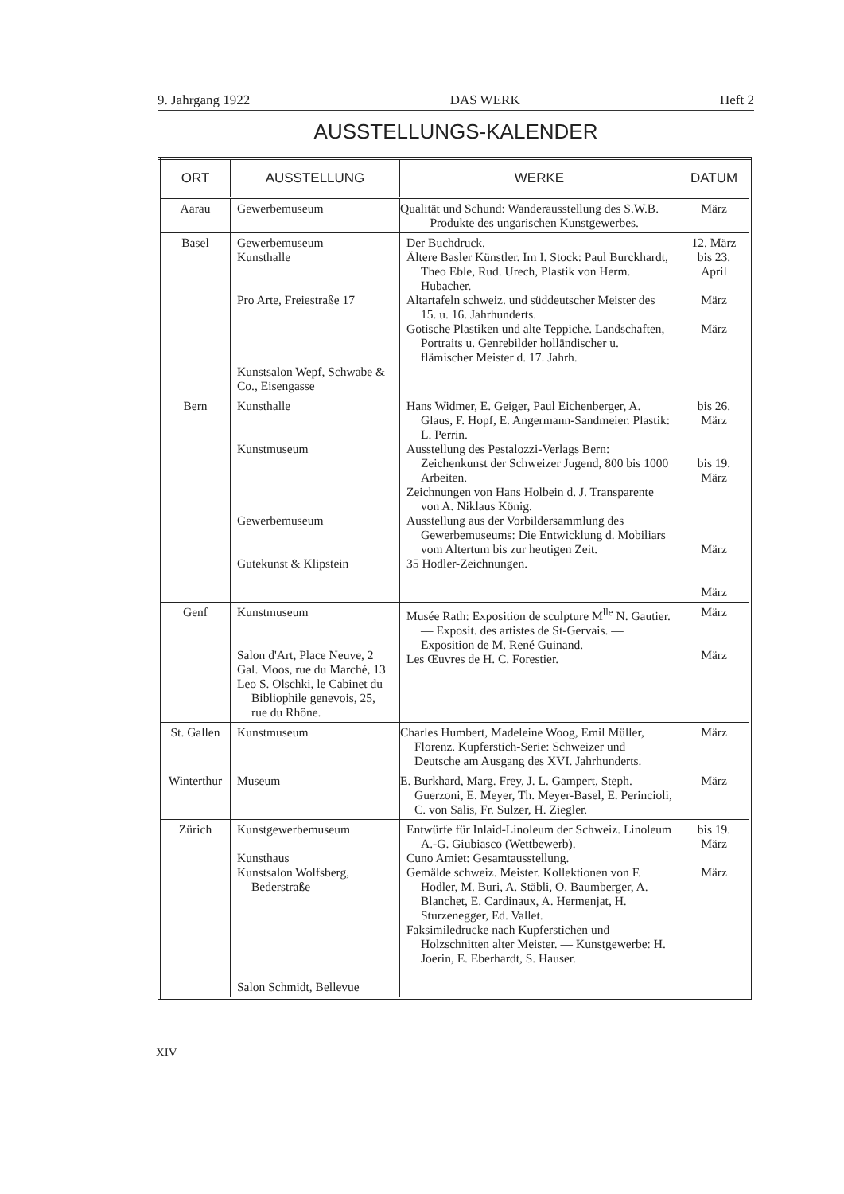9. Jahrgang 1922 DAS WERK Heft 2
AUSSTELLUNGS-KALENDER
| ORT | AUSSTELLUNG | WERKE | DATUM |
| --- | --- | --- | --- |
| Aarau | Gewerbemuseum | Qualität und Schund: Wanderausstellung des S.W.B. — Produkte des ungarischen Kunstgewerbes. | März |
| Basel | Gewerbemuseum Kunsthalle Pro Arte, Freiestraße 17 Kunstsalon Wepf, Schwabe & Co., Eisengasse | Der Buchdruck. Ältere Basler Künstler. Im I. Stock: Paul Burckhardt, Theo Eble, Rud. Urech, Plastik von Herm. Hubacher. Altartafeln schweiz. und süddeutscher Meister des 15. u. 16. Jahrhunderts. Gotische Plastiken und alte Teppiche. Landschaften, Portraits u. Genrebilder holländischer u. flämischer Meister d. 17. Jahrh. | 12. März bis 23. April März März |
| Bern | Kunsthalle Kunstmuseum Gewerbemuseum Gutekunst & Klipstein | Hans Widmer, E. Geiger, Paul Eichenberger, A. Glaus, F. Hopf, E. Angermann-Sandmeier. Plastik: L. Perrin. Ausstellung des Pestalozzi-Verlags Bern: Zeichenkunst der Schweizer Jugend, 800 bis 1000 Arbeiten. Zeichnungen von Hans Holbein d. J. Transparente von A. Niklaus König. Ausstellung aus der Vorbildersammlung des Gewerbemuseums: Die Entwicklung d. Mobiliars vom Altertum bis zur heutigen Zeit. 35 Hodler-Zeichnungen. | bis 26. März bis 19. März März März |
| Genf | Kunstmuseum Salon d'Art, Place Neuve, 2 Gal. Moos, rue du Marché, 13 Leo S. Olschki, le Cabinet du Bibliophile genevois, 25, rue du Rhône. | Musée Rath: Exposition de sculpture M<sup>lle</sup> N. Gautier. — Exposit. des artistes de St-Gervais. — Exposition de M. René Guinand. Les Œuvres de H. C. Forestier. | März März |
| St. Gallen | Kunstmuseum | Charles Humbert, Madeleine Woog, Emil Müller, Florenz. Kupferstich-Serie: Schweizer und Deutsche am Ausgang des XVI. Jahrhunderts. | März |
| Winterthur | Museum | E. Burkhard, Marg. Frey, J. L. Gampert, Steph. Guerzoni, E. Meyer, Th. Meyer-Basel, E. Perincioli, C. von Salis, Fr. Sulzer, H. Ziegler. | März |
| Zürich | Kunstgewerbemuseum Kunsthaus Kunstsalon Wolfsberg, Bederstraße Salon Schmidt, Bellevue | Entwürfe für Inlaid-Linoleum der Schweiz. Linoleum A.-G. Giubiasco (Wettbewerb). Cuno Amiet: Gesamtausstellung. Gemälde schweiz. Meister. Kollektionen von F. Hodler, M. Buri, A. Stäbli, O. Baumberger, A. Blanchet, E. Cardinaux, A. Hermenjat, H. Sturzenegger, Ed. Vallet. Faksimiledrucke nach Kupferstichen und Holzschnitten alter Meister. — Kunstgewerbe: H. Joerin, E. Eberhardt, S. Hauser. | bis 19. März März |
XIV